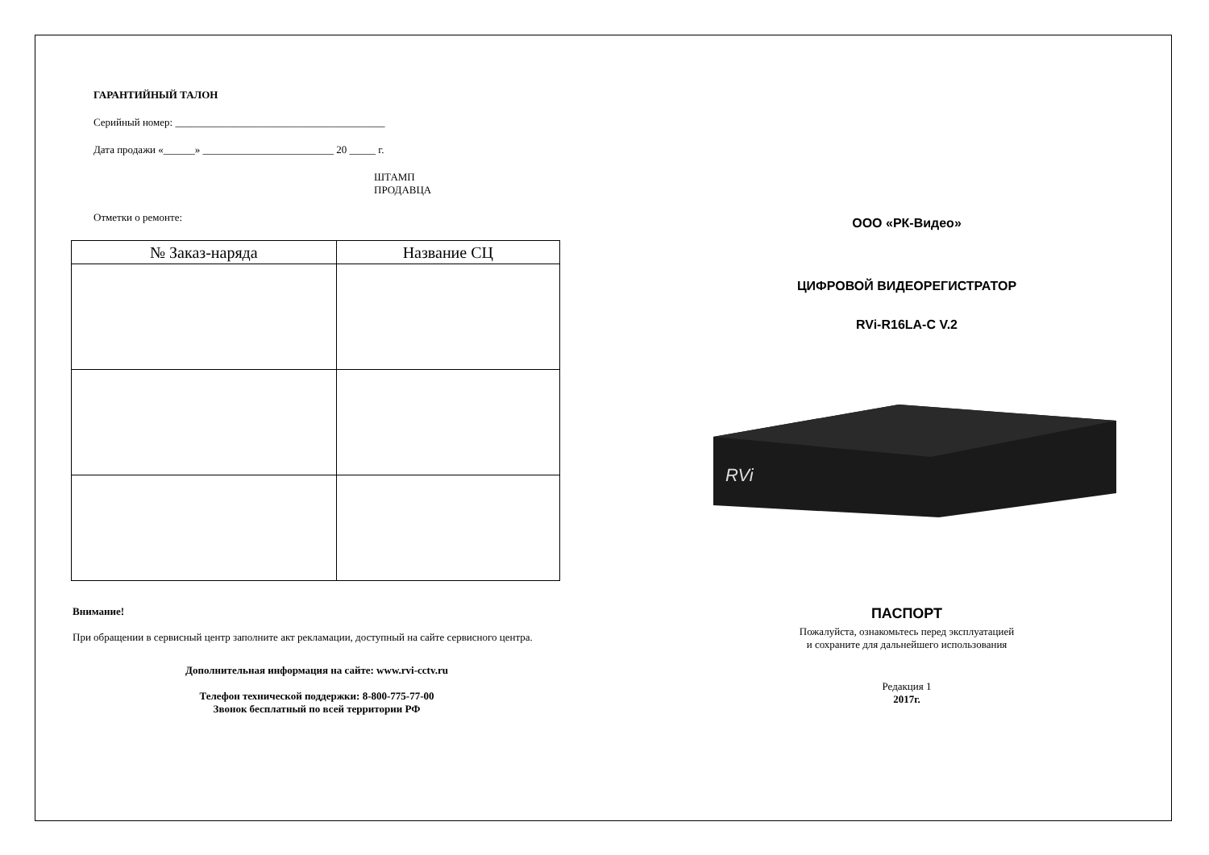ГАРАНТИЙНЫЙ ТАЛОН
Серийный номер: ________________________________________
Дата продажи «______» _________________________ 20 _____ г.
ШТАМП
ПРОДАВЦА
Отметки о ремонте:
| № Заказ-наряда | Название СЦ |
| --- | --- |
Внимание!
При обращении в сервисный центр заполните акт рекламации, доступный на сайте сервисного центра.
Дополнительная информация на сайте: www.rvi-cctv.ru
Телефон технической поддержки: 8-800-775-77-00
Звонок бесплатный по всей территории РФ
ООО «РК-Видео»
ЦИФРОВОЙ ВИДЕОРЕГИСТРАТОР
RVi-R16LA-C V.2
RVi
ПАСПОРТ
Пожалуйста, ознакомьтесь перед эксплуатацией
и сохраните для дальнейшего использования
Редакция 1
2017г.